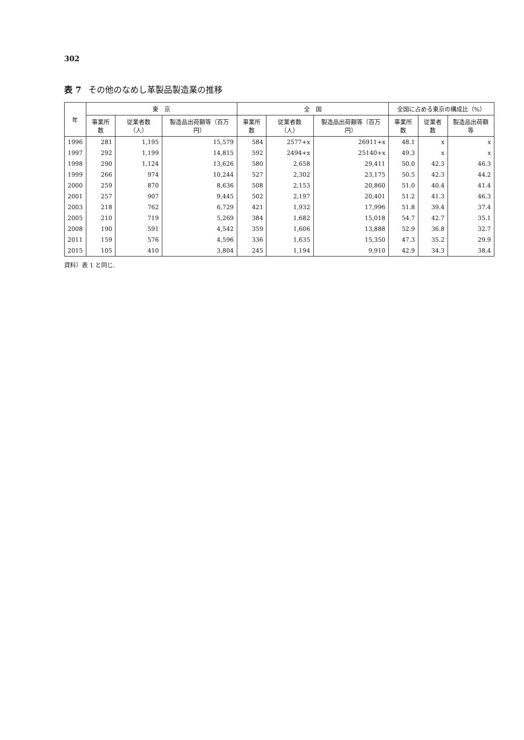302
表 7 その他のなめし革製品製造業の推移
| 年 | 東 京 | | | 全 国 | | | 全国に占める東京の構成比（%） | | |
| --- | --- | --- | --- | --- | --- | --- | --- | --- | --- |
| | 事業所数 | 従業者数（人） | 製造品出荷額等（百万円） | 事業所数 | 従業者数（人） | 製造品出荷額等（百万円） | 事業所数 | 従業者数 | 製造品出荷額等 |
| 1996 | 281 | 1,195 | 15,579 | 584 | 2577+x | 26911+x | 48.1 | x | x |
| 1997 | 292 | 1,199 | 14,815 | 592 | 2494+x | 25140+x | 49.3 | x | x |
| 1998 | 290 | 1,124 | 13,626 | 580 | 2,658 | 29,411 | 50.0 | 42.3 | 46.3 |
| 1999 | 266 | 974 | 10,244 | 527 | 2,302 | 23,175 | 50.5 | 42.3 | 44.2 |
| 2000 | 259 | 870 | 8,636 | 508 | 2,153 | 20,860 | 51.0 | 40.4 | 41.4 |
| 2001 | 257 | 907 | 9,445 | 502 | 2,197 | 20,401 | 51.2 | 41.3 | 46.3 |
| 2003 | 218 | 762 | 6,729 | 421 | 1,932 | 17,996 | 51.8 | 39.4 | 37.4 |
| 2005 | 210 | 719 | 5,269 | 384 | 1,682 | 15,018 | 54.7 | 42.7 | 35.1 |
| 2008 | 190 | 591 | 4,542 | 359 | 1,606 | 13,888 | 52.9 | 36.8 | 32.7 |
| 2011 | 159 | 576 | 4,596 | 336 | 1,635 | 15,350 | 47.3 | 35.2 | 29.9 |
| 2015 | 105 | 410 | 3,804 | 245 | 1,194 | 9,910 | 42.9 | 34.3 | 38.4 |
資料）表 1 と同じ.